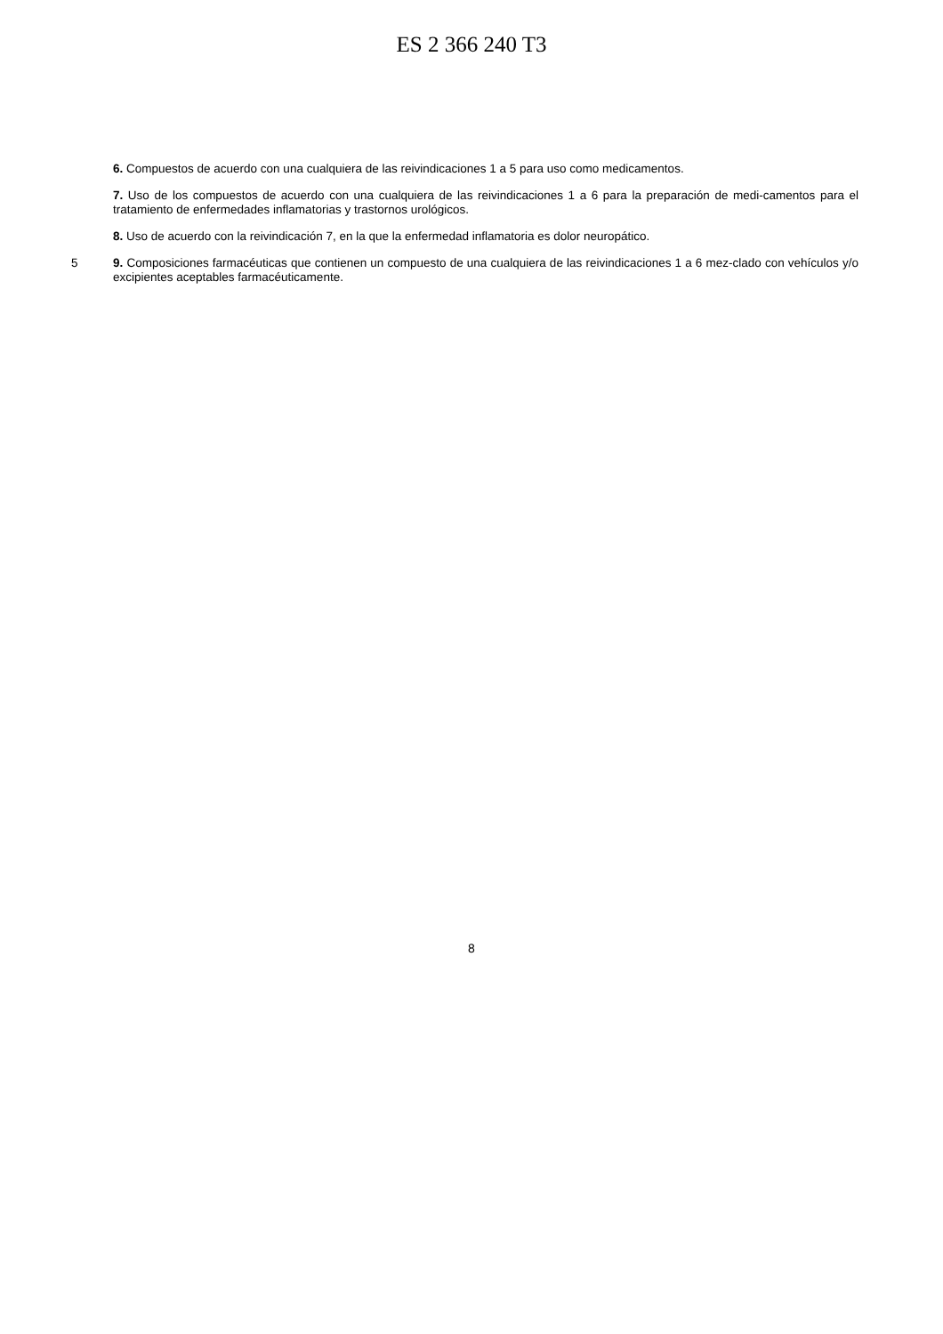ES 2 366 240 T3
6. Compuestos de acuerdo con una cualquiera de las reivindicaciones 1 a 5 para uso como medicamentos.
7. Uso de los compuestos de acuerdo con una cualquiera de las reivindicaciones 1 a 6 para la preparación de medi-camentos para el tratamiento de enfermedades inflamatorias y trastornos urológicos.
8. Uso de acuerdo con la reivindicación 7, en la que la enfermedad inflamatoria es dolor neuropático.
5 9. Composiciones farmacéuticas que contienen un compuesto de una cualquiera de las reivindicaciones 1 a 6 mez-clado con vehículos y/o excipientes aceptables farmacéuticamente.
8